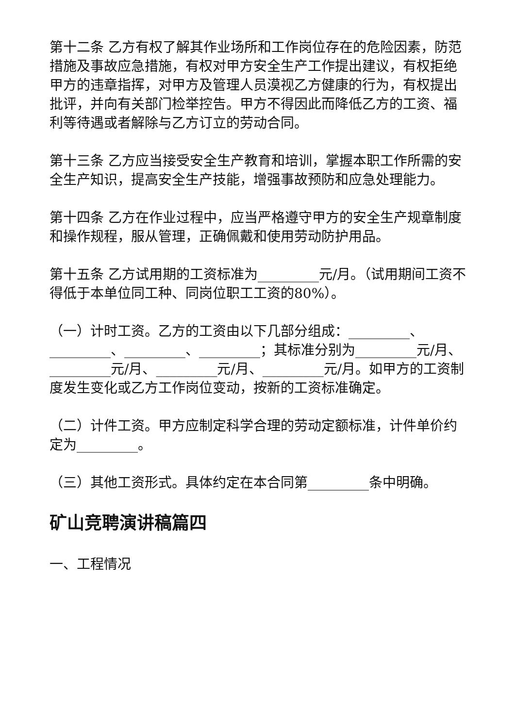第十二条 乙方有权了解其作业场所和工作岗位存在的危险因素，防范措施及事故应急措施，有权对甲方安全生产工作提出建议，有权拒绝甲方的违章指挥，对甲方及管理人员漠视乙方健康的行为，有权提出批评，并向有关部门检举控告。甲方不得因此而降低乙方的工资、福利等待遇或者解除与乙方订立的劳动合同。
第十三条 乙方应当接受安全生产教育和培训，掌握本职工作所需的安全生产知识，提高安全生产技能，增强事故预防和应急处理能力。
第十四条 乙方在作业过程中，应当严格遵守甲方的安全生产规章制度和操作规程，服从管理，正确佩戴和使用劳动防护用品。
第十五条 乙方试用期的工资标准为_________元/月。（试用期间工资不得低于本单位同工种、同岗位职工工资的80%）。
（一）计时工资。乙方的工资由以下几部分组成：_________、_________、_________、_________；其标准分别为_________元/月、_________元/月、_________元/月、_________元/月。如甲方的工资制度发生变化或乙方工作岗位变动，按新的工资标准确定。
（二）计件工资。甲方应制定科学合理的劳动定额标准，计件单价约定为_________。
（三）其他工资形式。具体约定在本合同第_________条中明确。
矿山竞聘演讲稿篇四
一、工程情况